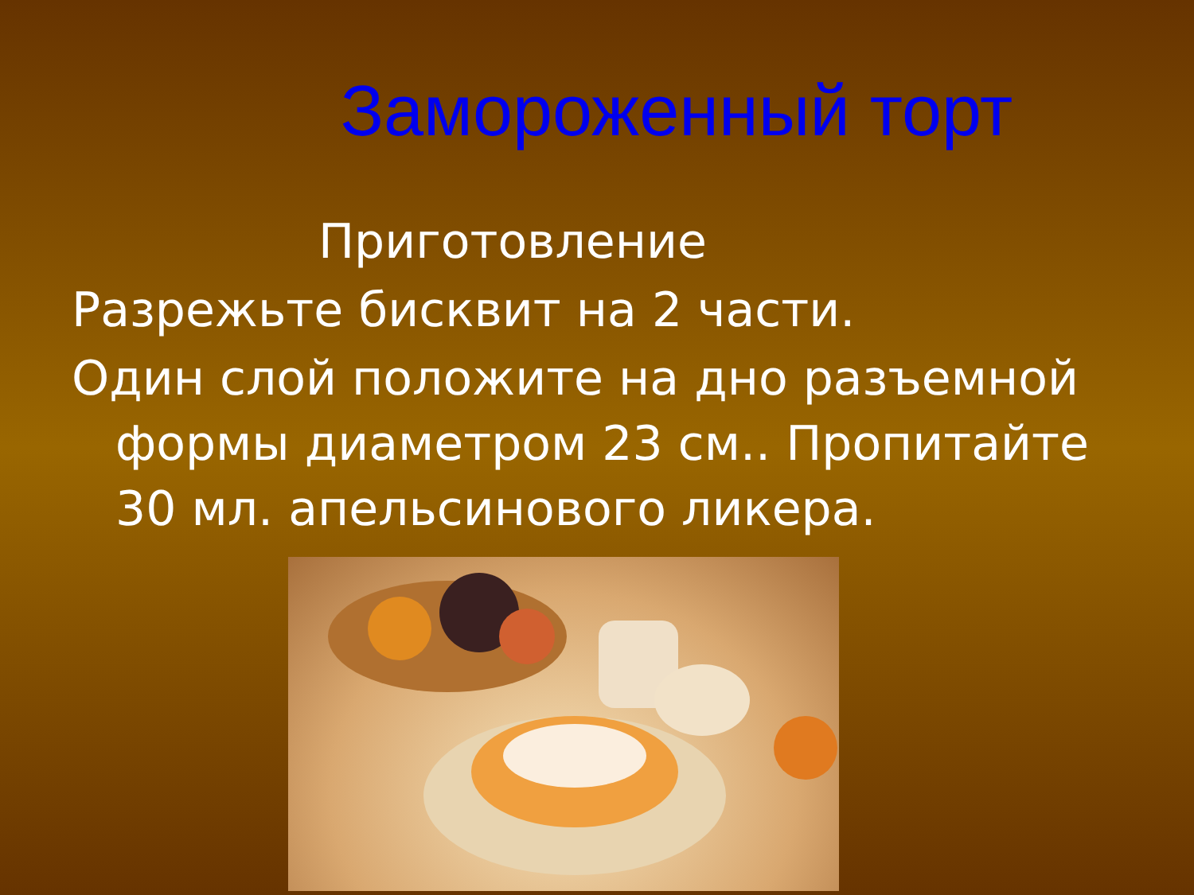Замороженный торт
Приготовление
Разрежьте бисквит на 2 части.
Один слой положите на дно разъемной формы диаметром 23 см.. Пропитайте 30 мл. апельсинового ликера.